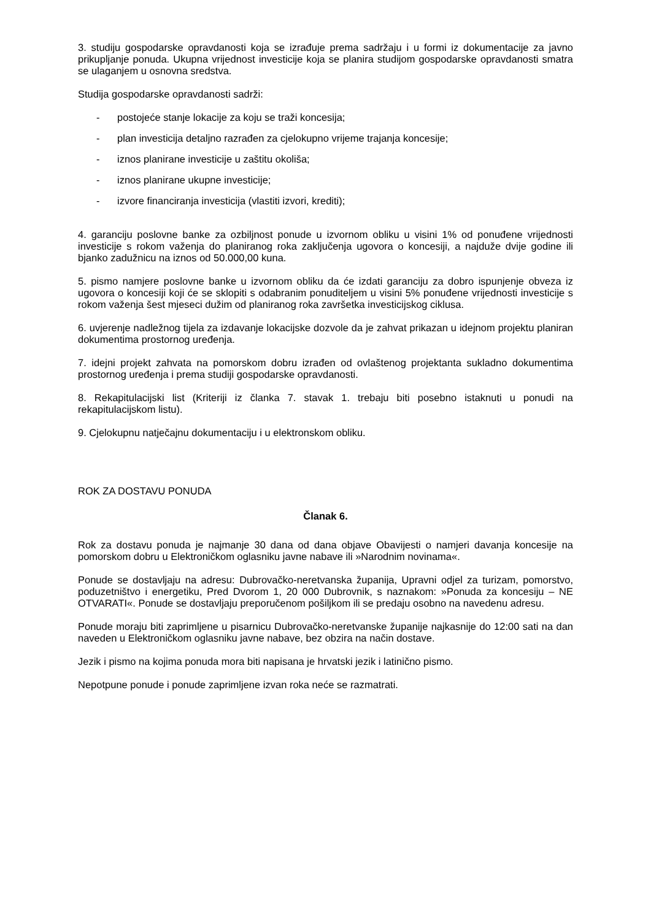3. studiju gospodarske opravdanosti koja se izrađuje prema sadržaju i u formi iz dokumentacije za javno prikupljanje ponuda. Ukupna vrijednost investicije koja se planira studijom gospodarske opravdanosti smatra se ulaganjem u osnovna sredstva.
Studija gospodarske opravdanosti sadrži:
- postojeće stanje lokacije za koju se traži koncesija;
- plan investicija detaljno razrađen za cjelokupno vrijeme trajanja koncesije;
- iznos planirane investicije u zaštitu okoliša;
- iznos planirane ukupne investicije;
- izvore financiranja investicija (vlastiti izvori, krediti);
4. garanciju poslovne banke za ozbiljnost ponude u izvornom obliku u visini 1% od ponuđene vrijednosti investicije s rokom važenja do planiranog roka zaključenja ugovora o koncesiji, a najduže dvije godine ili bjanko zadužnicu na iznos od 50.000,00 kuna.
5. pismo namjere poslovne banke u izvornom obliku da će izdati garanciju za dobro ispunjenje obveza iz ugovora o koncesiji koji će se sklopiti s odabranim ponuditeljem u visini 5% ponuđene vrijednosti investicije s rokom važenja šest mjeseci dužim od planiranog roka završetka investicijskog ciklusa.
6. uvjerenje nadležnog tijela za izdavanje lokacijske dozvole da je zahvat prikazan u idejnom projektu planiran dokumentima prostornog uređenja.
7. idejni projekt zahvata na pomorskom dobru izrađen od ovlaštenog projektanta sukladno dokumentima prostornog uređenja i prema studiji gospodarske opravdanosti.
8. Rekapitulacijski list (Kriteriji iz članka 7. stavak 1. trebaju biti posebno istaknuti u ponudi na rekapitulacijskom listu).
9. Cjelokupnu natječajnu dokumentaciju i u elektronskom obliku.
ROK ZA DOSTAVU PONUDA
Članak 6.
Rok za dostavu ponuda je najmanje 30 dana od dana objave Obavijesti o namjeri davanja koncesije na pomorskom dobru u Elektroničkom oglasniku javne nabave ili »Narodnim novinama«.
Ponude se dostavljaju na adresu: Dubrovačko-neretvanska županija, Upravni odjel za turizam, pomorstvo, poduzetništvo i energetiku, Pred Dvorom 1, 20 000 Dubrovnik, s naznakom: »Ponuda za koncesiju – NE OTVARATI«. Ponude se dostavljaju preporučenom pošiljkom ili se predaju osobno na navedenu adresu.
Ponude moraju biti zaprimljene u pisarnicu Dubrovačko-neretvanske županije najkasnije do 12:00 sati na dan naveden u Elektroničkom oglasniku javne nabave, bez obzira na način dostave.
Jezik i pismo na kojima ponuda mora biti napisana je hrvatski jezik i latinično pismo.
Nepotpune ponude i ponude zaprimljene izvan roka neće se razmatrati.